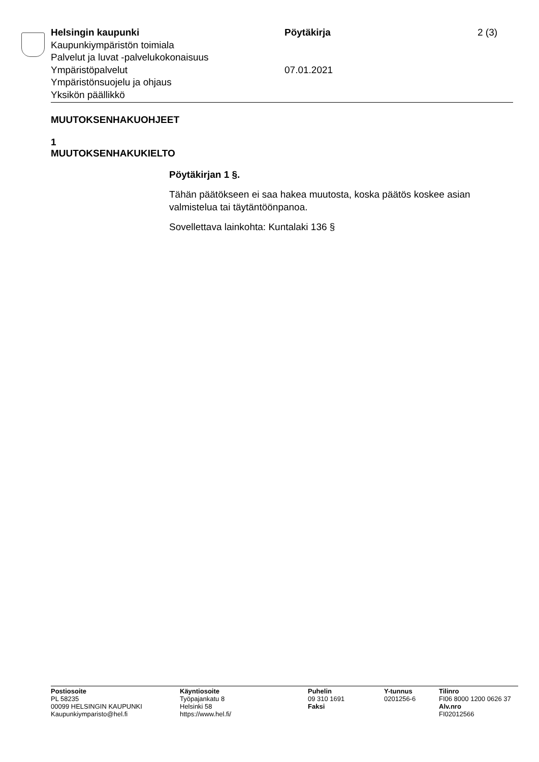Helsingin kaupunki Pöytäkirja 2 (3)
Kaupunkiympäristön toimiala
Palvelut ja luvat -palvelukokonaisuus
Ympäristöpalvelut 07.01.2021
Ympäristönsuojelu ja ohjaus
Yksikön päällikkö
MUUTOKSENHAKUOHJEET
1
MUUTOKSENHAKUKIELTO
Pöytäkirjan 1 §.
Tähän päätökseen ei saa hakea muutosta, koska päätös koskee asian valmistelua tai täytäntöönpanoa.
Sovellettava lainkohta: Kuntalaki 136 §
Postiosoite
PL 58235
00099 HELSINGIN KAUPUNKI
Kaupunkiymparisto@hel.fi
Käyntiosoite
Työpajankatu 8
Helsinki 58
https://www.hel.fi/
Puhelin
09 310 1691
Faksi
Y-tunnus
0201256-6
Tilinro
FI06 8000 1200 0626 37
Alv.nro
FI02012566